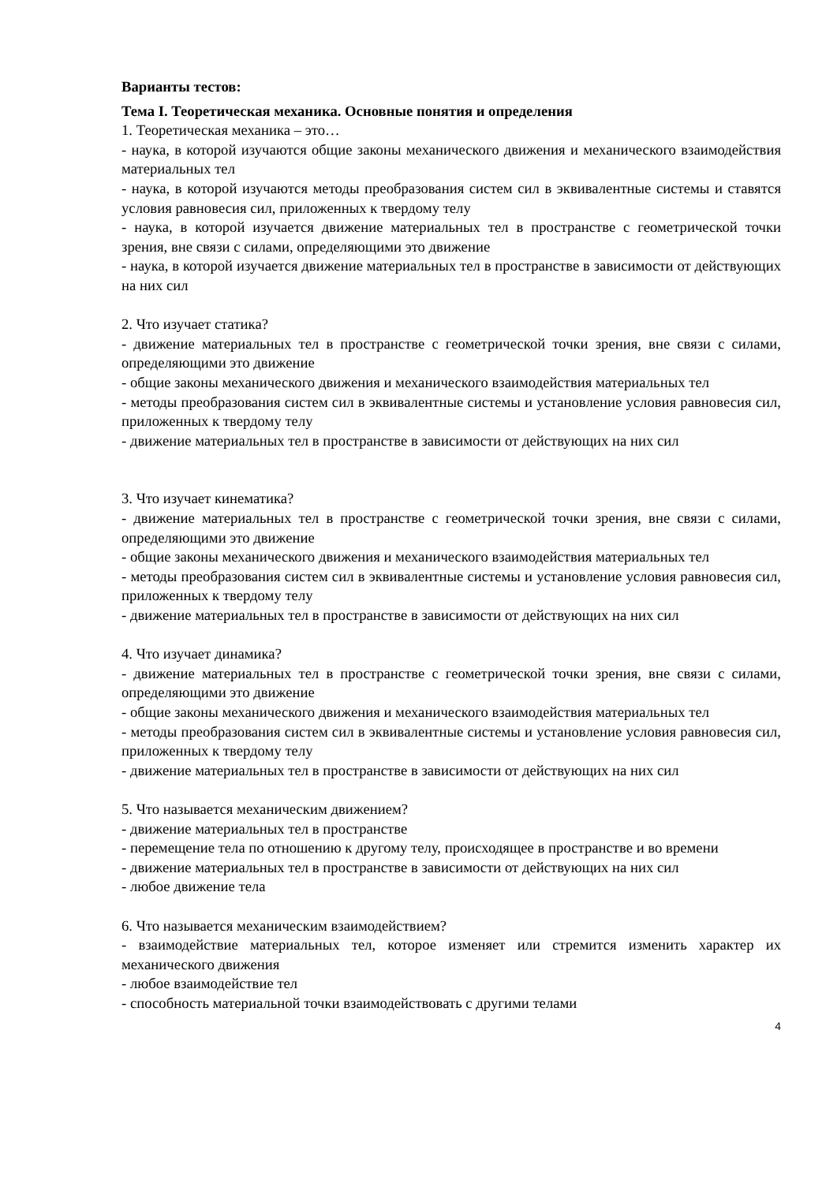Варианты тестов:
Тема I. Теоретическая механика. Основные понятия и определения
1. Теоретическая механика – это…
- наука, в которой изучаются общие законы механического движения и механического взаимодействия материальных тел
- наука, в которой изучаются методы преобразования систем сил в эквивалентные системы и ставятся условия равновесия сил, приложенных к твердому телу
- наука, в которой изучается движение материальных тел в пространстве с геометрической точки зрения, вне связи с силами, определяющими это движение
- наука, в которой изучается движение материальных тел в пространстве в зависимости от действующих на них сил
2. Что изучает статика?
- движение материальных тел в пространстве с геометрической точки зрения, вне связи с силами, определяющими это движение
- общие законы механического движения и механического взаимодействия материальных тел
- методы преобразования систем сил в эквивалентные системы и установление условия равновесия сил, приложенных к твердому телу
- движение материальных тел в пространстве в зависимости от действующих на них сил
3. Что изучает кинематика?
- движение материальных тел в пространстве с геометрической точки зрения, вне связи с силами, определяющими это движение
- общие законы механического движения и механического взаимодействия материальных тел
- методы преобразования систем сил в эквивалентные системы и установление условия равновесия сил, приложенных к твердому телу
- движение материальных тел в пространстве в зависимости от действующих на них сил
4. Что изучает динамика?
- движение материальных тел в пространстве с геометрической точки зрения, вне связи с силами, определяющими это движение
- общие законы механического движения и механического взаимодействия материальных тел
- методы преобразования систем сил в эквивалентные системы и установление условия равновесия сил, приложенных к твердому телу
- движение материальных тел в пространстве в зависимости от действующих на них сил
5. Что называется механическим движением?
- движение материальных тел в пространстве
- перемещение тела по отношению к другому телу, происходящее в пространстве и во времени
- движение материальных тел в пространстве в зависимости от действующих на них сил
- любое движение тела
6. Что называется механическим взаимодействием?
- взаимодействие материальных тел, которое изменяет или стремится изменить характер их механического движения
- любое взаимодействие тел
- способность материальной точки взаимодействовать с другими телами
4